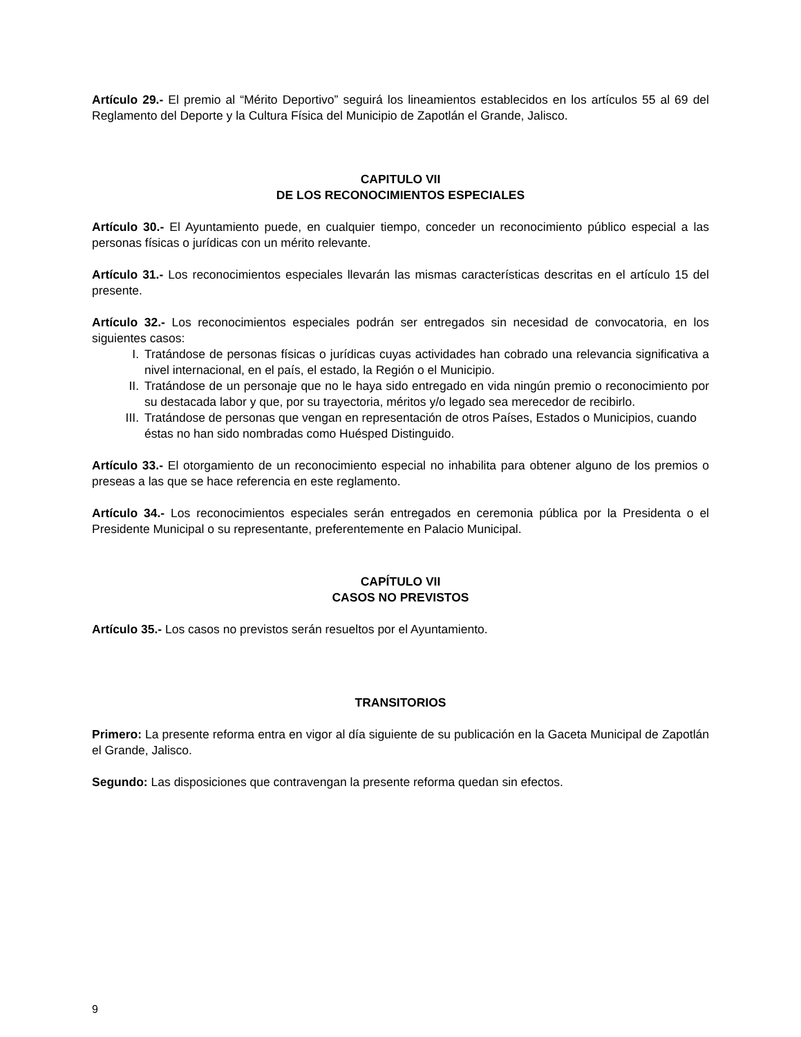Artículo 29.- El premio al “Mérito Deportivo” seguirá los lineamientos establecidos en los artículos 55 al 69 del Reglamento del Deporte y la Cultura Física del Municipio de Zapotlán el Grande, Jalisco.
CAPITULO VII
DE LOS RECONOCIMIENTOS ESPECIALES
Artículo 30.- El Ayuntamiento puede, en cualquier tiempo, conceder un reconocimiento público especial a las personas físicas o jurídicas con un mérito relevante.
Artículo 31.- Los reconocimientos especiales llevarán las mismas características descritas en el artículo 15 del presente.
Artículo 32.- Los reconocimientos especiales podrán ser entregados sin necesidad de convocatoria, en los siguientes casos:
I. Tratándose de personas físicas o jurídicas cuyas actividades han cobrado una relevancia significativa a nivel internacional, en el país, el estado, la Región o el Municipio.
II. Tratándose de un personaje que no le haya sido entregado en vida ningún premio o reconocimiento por su destacada labor y que, por su trayectoria, méritos y/o legado sea merecedor de recibirlo.
III. Tratándose de personas que vengan en representación de otros Países, Estados o Municipios, cuando éstas no han sido nombradas como Huésped Distinguido.
Artículo 33.- El otorgamiento de un reconocimiento especial no inhabilita para obtener alguno de los premios o preseas a las que se hace referencia en este reglamento.
Artículo 34.- Los reconocimientos especiales serán entregados en ceremonia pública por la Presidenta o el Presidente Municipal o su representante, preferentemente en Palacio Municipal.
CAPÍTULO VII
CASOS NO PREVISTOS
Artículo 35.- Los casos no previstos serán resueltos por el Ayuntamiento.
TRANSITORIOS
Primero: La presente reforma entra en vigor al día siguiente de su publicación en la Gaceta Municipal de Zapotlán el Grande, Jalisco.
Segundo: Las disposiciones que contravengan la presente reforma quedan sin efectos.
9